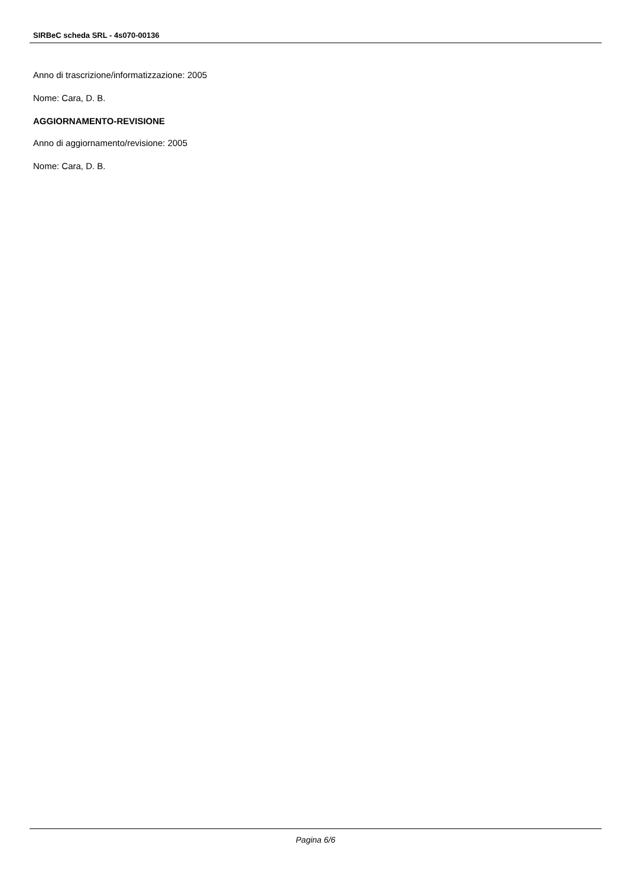SIRBeC scheda SRL - 4s070-00136
Anno di trascrizione/informatizzazione: 2005
Nome: Cara, D. B.
AGGIORNAMENTO-REVISIONE
Anno di aggiornamento/revisione: 2005
Nome: Cara, D. B.
Pagina 6/6